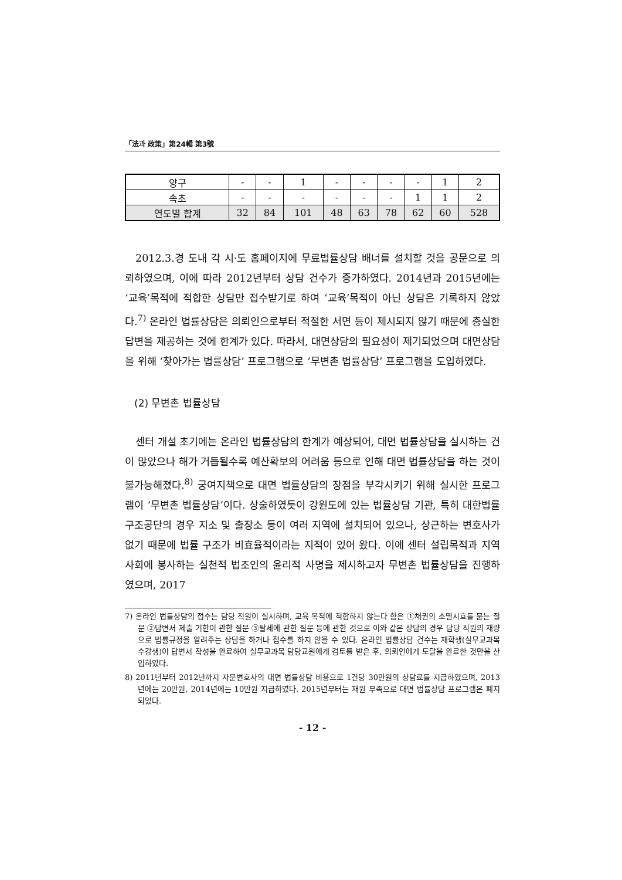「法과 政策」第24輯 第3號
| 양구 | - | - | 1 | - | - | - | - | 1 | 2 |
| 속초 | - | - | - | - | - | - | 1 | 1 | 2 |
| 연도별 합계 | 32 | 84 | 101 | 48 | 63 | 78 | 62 | 60 | 528 |
2012.3.경 도내 각 시·도 홈페이지에 무료법률상담 배너를 설치할 것을 공문으로 의뢰하였으며, 이에 따라 2012년부터 상담 건수가 증가하였다. 2014년과 2015년에는 ‘교육’목적에 적합한 상담만 접수받기로 하여 ‘교육’목적이 아닌 상담은 기록하지 않았다.<sup>7)</sup> 온라인 법률상담은 의뢰인으로부터 적절한 서면 등이 제시되지 않기 때문에 충실한 답변을 제공하는 것에 한계가 있다. 따라서, 대면상담의 필요성이 제기되었으며 대면상담을 위해 ‘찾아가는 법률상담’ 프로그램으로 ‘무변촌 법률상담’ 프로그램을 도입하였다.
(2) 무변촌 법률상담
센터 개설 초기에는 온라인 법률상담의 한계가 예상되어, 대면 법률상담을 실시하는 건이 많았으나 해가 거듭될수록 예산확보의 어려움 등으로 인해 대면 법률상담을 하는 것이 불가능해졌다.<sup>8)</sup> 궁여지책으로 대면 법률상담의 장점을 부각시키기 위해 실시한 프로그램이 ‘무변촌 법률상담’이다. 상술하였듯이 강원도에 있는 법률상담 기관, 특히 대한법률구조공단의 경우 지소 및 출장소 등이 여러 지역에 설치되어 있으나, 상근하는 변호사가 없기 때문에 법률 구조가 비효율적이라는 지적이 있어 왔다. 이에 센터 설립목적과 지역사회에 봉사하는 실천적 법조인의 윤리적 사명을 제시하고자 무변촌 법률상담을 진행하였으며, 2017
7) 온라인 법률상담의 접수는 담당 직원이 실시하며, 교육 목적에 적합하지 않는다 함은 ①채권의 소멸시효를 묻는 질문 ②답변서 제출 기한이 관한 질문 ③탈세에 관한 질문 등에 관한 것으로 이와 같은 상담의 경우 담당 직원의 재량으로 법률규정을 알려주는 상담을 하거나 접수를 하지 않을 수 있다. 온라인 법률상담 건수는 재학생(실무교과목 수강생)이 답변서 작성을 완료하여 실무교과목 담당교원에게 검토를 받은 후, 의뢰인에게 도달을 완료한 것만을 산입하였다.
8) 2011년부터 2012년까지 자문변호사의 대면 법률상담 비용으로 1건당 30만원의 상담료를 지급하였으며, 2013년에는 20만원, 2014년에는 10만원 지급하였다. 2015년부터는 재원 부족으로 대면 법률상담 프로그램은 폐지되었다.
- 12 -